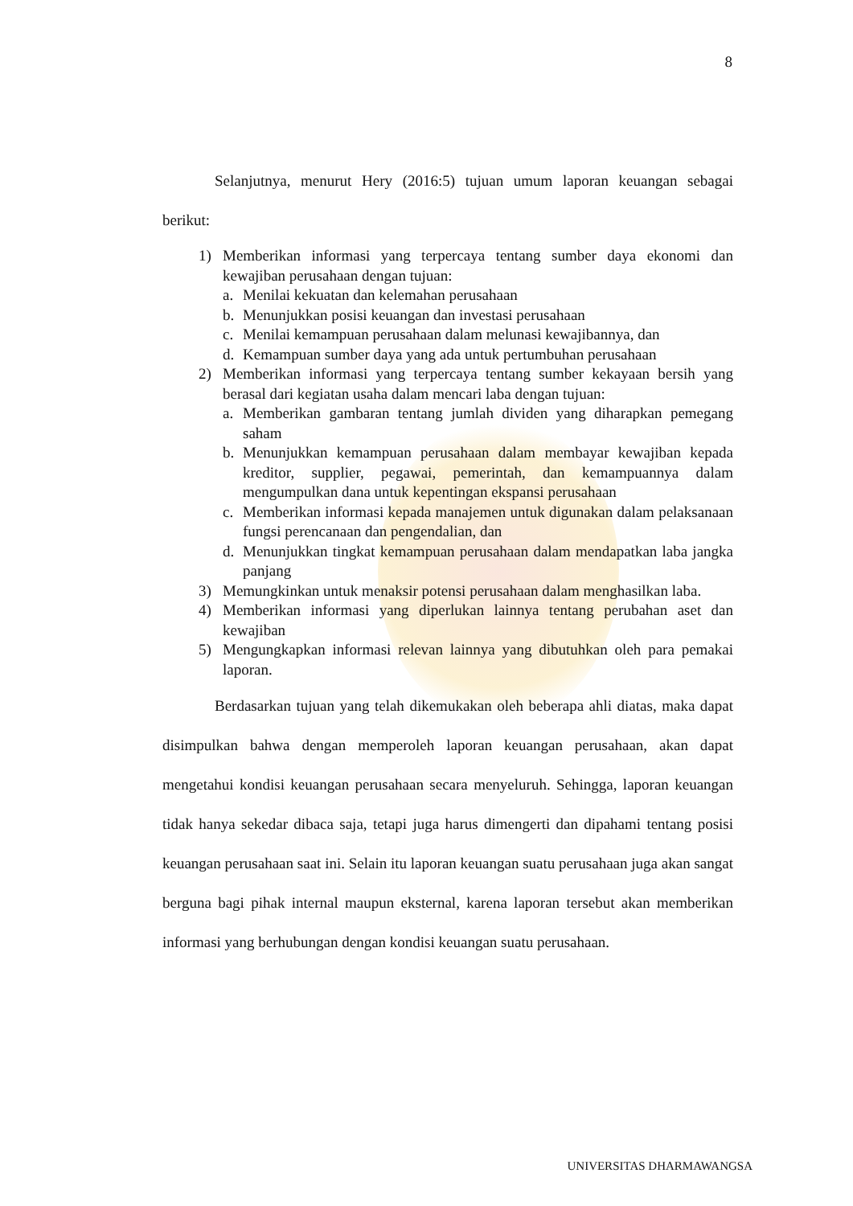8
Selanjutnya, menurut Hery (2016:5) tujuan umum laporan keuangan sebagai berikut:
1) Memberikan informasi yang terpercaya tentang sumber daya ekonomi dan kewajiban perusahaan dengan tujuan:
a. Menilai kekuatan dan kelemahan perusahaan
b. Menunjukkan posisi keuangan dan investasi perusahaan
c. Menilai kemampuan perusahaan dalam melunasi kewajibannya, dan
d. Kemampuan sumber daya yang ada untuk pertumbuhan perusahaan
2) Memberikan informasi yang terpercaya tentang sumber kekayaan bersih yang berasal dari kegiatan usaha dalam mencari laba dengan tujuan:
a. Memberikan gambaran tentang jumlah dividen yang diharapkan pemegang saham
b. Menunjukkan kemampuan perusahaan dalam membayar kewajiban kepada kreditor, supplier, pegawai, pemerintah, dan kemampuannya dalam mengumpulkan dana untuk kepentingan ekspansi perusahaan
c. Memberikan informasi kepada manajemen untuk digunakan dalam pelaksanaan fungsi perencanaan dan pengendalian, dan
d. Menunjukkan tingkat kemampuan perusahaan dalam mendapatkan laba jangka panjang
3) Memungkinkan untuk menaksir potensi perusahaan dalam menghasilkan laba.
4) Memberikan informasi yang diperlukan lainnya tentang perubahan aset dan kewajiban
5) Mengungkapkan informasi relevan lainnya yang dibutuhkan oleh para pemakai laporan.
Berdasarkan tujuan yang telah dikemukakan oleh beberapa ahli diatas, maka dapat disimpulkan bahwa dengan memperoleh laporan keuangan perusahaan, akan dapat mengetahui kondisi keuangan perusahaan secara menyeluruh. Sehingga, laporan keuangan tidak hanya sekedar dibaca saja, tetapi juga harus dimengerti dan dipahami tentang posisi keuangan perusahaan saat ini. Selain itu laporan keuangan suatu perusahaan juga akan sangat berguna bagi pihak internal maupun eksternal, karena laporan tersebut akan memberikan informasi yang berhubungan dengan kondisi keuangan suatu perusahaan.
UNIVERSITAS DHARMAWANGSA